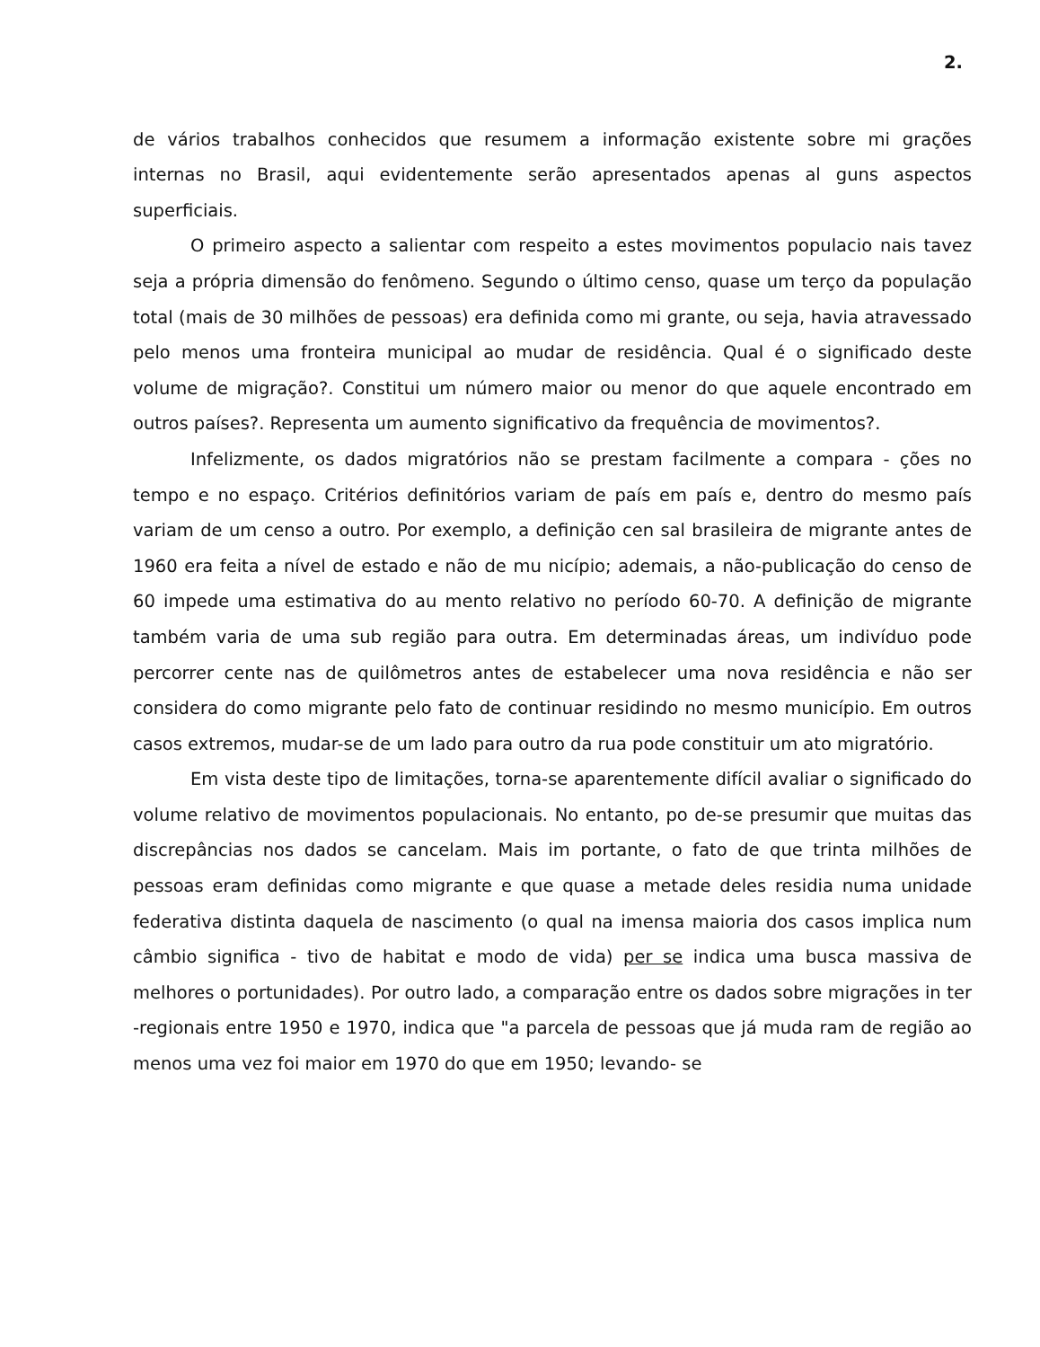2.
de vários trabalhos conhecidos que resumem a informação existente sobre mi grações internas no Brasil, aqui evidentemente serão apresentados apenas al guns aspectos superficiais.
O primeiro aspecto a salientar com respeito a estes movimentos populacio nais tavez seja a própria dimensão do fenômeno. Segundo o último censo, quase um terço da população total (mais de 30 milhões de pessoas) era definida como mi grante, ou seja, havia atravessado pelo menos uma fronteira municipal ao mudar de residência. Qual é o significado deste volume de migração?. Constitui um número maior ou menor do que aquele encontrado em outros países?. Representa um aumento significativo da frequência de movimentos?.
Infelizmente, os dados migratórios não se prestam facilmente a compara - ções no tempo e no espaço. Critérios definitórios variam de país em país e, dentro do mesmo país variam de um censo a outro. Por exemplo, a definição cen sal brasileira de migrante antes de 1960 era feita a nível de estado e não de mu nicípio; ademais, a não-publicação do censo de 60 impede uma estimativa do au mento relativo no período 60-70. A definição de migrante também varia de uma sub região para outra. Em determinadas áreas, um indivíduo pode percorrer cente nas de quilômetros antes de estabelecer uma nova residência e não ser considera do como migrante pelo fato de continuar residindo no mesmo município. Em outros casos extremos, mudar-se de um lado para outro da rua pode constituir um ato migratório.
Em vista deste tipo de limitações, torna-se aparentemente difícil avaliar o significado do volume relativo de movimentos populacionais. No entanto, po de-se presumir que muitas das discrepâncias nos dados se cancelam. Mais im portante, o fato de que trinta milhões de pessoas eram definidas como migrante e que quase a metade deles residia numa unidade federativa distinta daquela de nascimento (o qual na imensa maioria dos casos implica num câmbio significa - tivo de habitat e modo de vida) per se indica uma busca massiva de melhores o portunidades). Por outro lado, a comparação entre os dados sobre migrações in ter -regionais entre 1950 e 1970, indica que "a parcela de pessoas que já muda ram de região ao menos uma vez foi maior em 1970 do que em 1950; levando- se